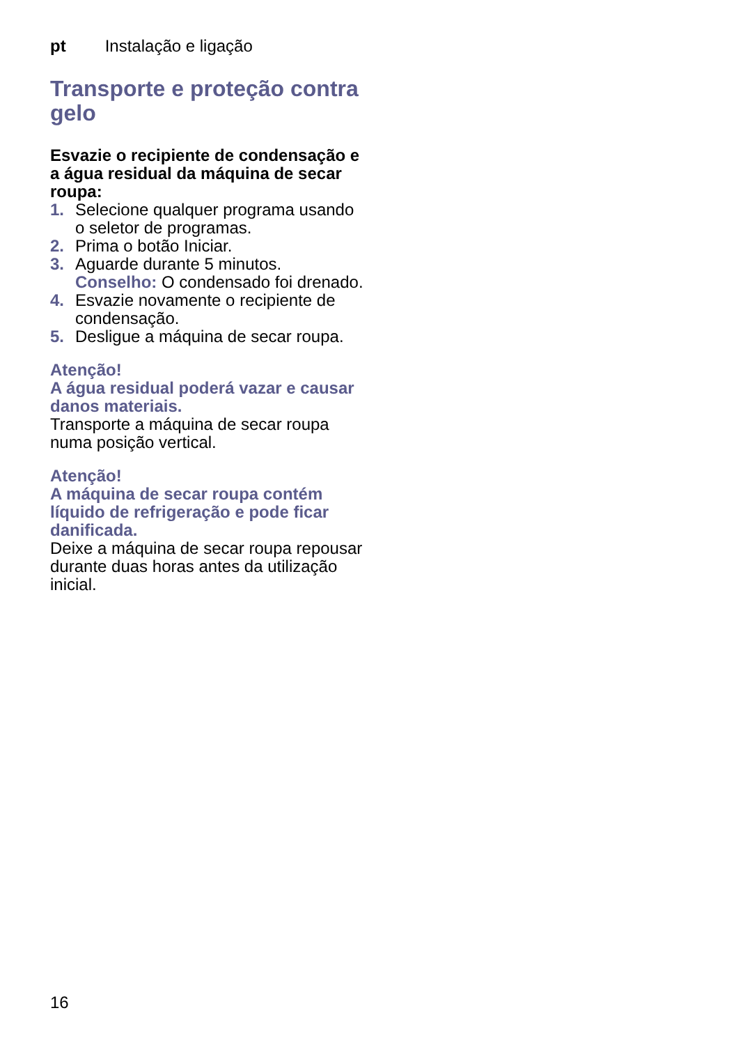pt Instalação e ligação
Transporte e proteção contra gelo
Esvazie o recipiente de condensação e a água residual da máquina de secar roupa:
1. Selecione qualquer programa usando o seletor de programas.
2. Prima o botão Iniciar.
3. Aguarde durante 5 minutos.
Conselho: O condensado foi drenado.
4. Esvazie novamente o recipiente de condensação.
5. Desligue a máquina de secar roupa.
Atenção!
A água residual poderá vazar e causar danos materiais.
Transporte a máquina de secar roupa numa posição vertical.
Atenção!
A máquina de secar roupa contém líquido de refrigeração e pode ficar danificada.
Deixe a máquina de secar roupa repousar durante duas horas antes da utilização inicial.
16